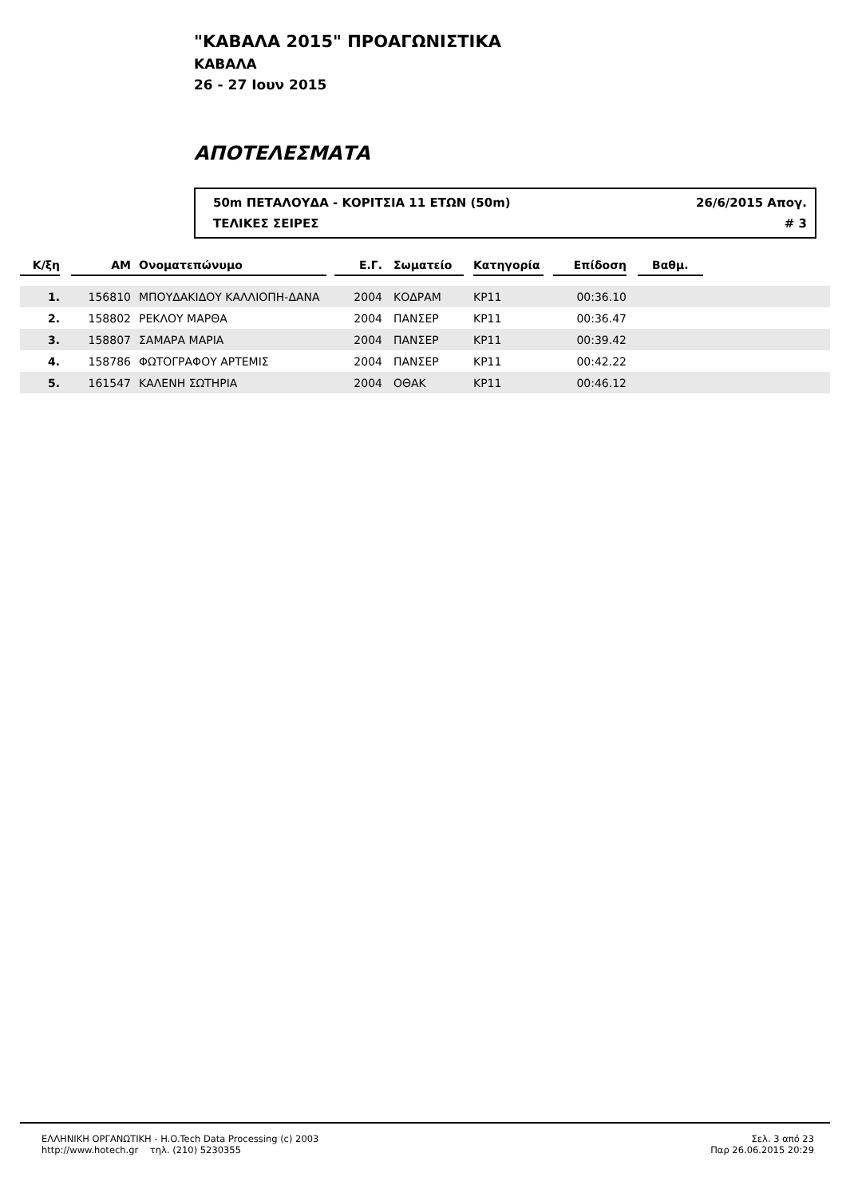"ΚΑΒΑΛΑ 2015" ΠΡΟΑΓΩΝΙΣΤΙΚΑ
ΚΑΒΑΛΑ
26 - 27 Ιουν 2015
ΑΠΟΤΕΛΕΣΜΑΤΑ
50m ΠΕΤΑΛΟΥΔΑ - ΚΟΡΙΤΣΙΑ 11 ΕΤΩΝ (50m) 26/6/2015 Απογ.
ΤΕΛΙΚΕΣ ΣΕΙΡΕΣ # 3
| Κ/ξη | | ΑΜ | Ονοματεπώνυμο | | Ε.Γ. | Σωματείο | | Κατηγορία | | Επίδοση | | Βαθμ. | |
| --- | --- | --- | --- | --- | --- | --- | --- | --- | --- | --- | --- | --- | --- |
| 1. | | 156810 | ΜΠΟΥΔΑΚΙΔΟΥ ΚΑΛΛΙΟΠΗ-ΔΑΝΑ | | 2004 | ΚΟΔΡΑΜ | | ΚΡ11 | | 00:36.10 | | | |
| 2. | | 158802 | ΡΕΚΛΟΥ ΜΑΡΘΑ | | 2004 | ΠΑΝΣΕΡ | | ΚΡ11 | | 00:36.47 | | | |
| 3. | | 158807 | ΣΑΜΑΡΑ ΜΑΡΙΑ | | 2004 | ΠΑΝΣΕΡ | | ΚΡ11 | | 00:39.42 | | | |
| 4. | | 158786 | ΦΩΤΟΓΡΑΦΟΥ ΑΡΤΕΜΙΣ | | 2004 | ΠΑΝΣΕΡ | | ΚΡ11 | | 00:42.22 | | | |
| 5. | | 161547 | ΚΑΛΕΝΗ ΣΩΤΗΡΙΑ | | 2004 | ΟΘΑΚ | | ΚΡ11 | | 00:46.12 | | | |
ΕΛΛΗΝΙΚΗ ΟΡΓΑΝΩΤΙΚΗ - H.O.Tech Data Processing (c) 2003
http://www.hotech.gr τηλ. (210) 5230355
Σελ. 3 από 23
Παρ 26.06.2015 20:29